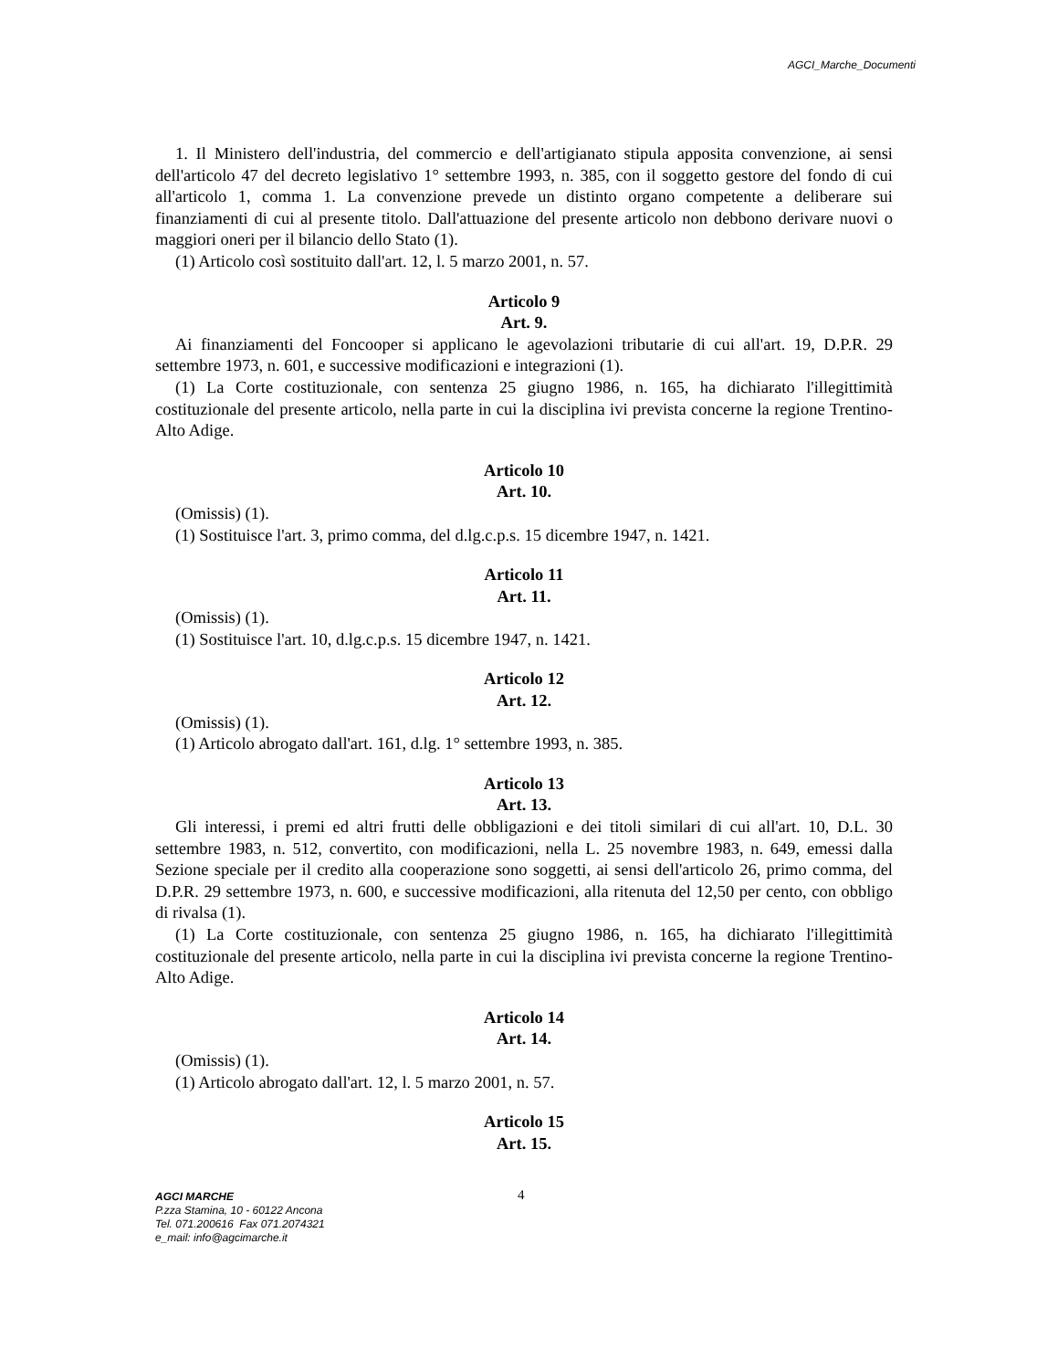AGCI_Marche_Documenti
1. Il Ministero dell'industria, del commercio e dell'artigianato stipula apposita convenzione, ai sensi dell'articolo 47 del decreto legislativo 1° settembre 1993, n. 385, con il soggetto gestore del fondo di cui all'articolo 1, comma 1. La convenzione prevede un distinto organo competente a deliberare sui finanziamenti di cui al presente titolo. Dall'attuazione del presente articolo non debbono derivare nuovi o maggiori oneri per il bilancio dello Stato (1).
(1) Articolo così sostituito dall'art. 12, l. 5 marzo 2001, n. 57.
Articolo 9
Art. 9.
Ai finanziamenti del Foncooper si applicano le agevolazioni tributarie di cui all'art. 19, D.P.R. 29 settembre 1973, n. 601, e successive modificazioni e integrazioni (1).
(1) La Corte costituzionale, con sentenza 25 giugno 1986, n. 165, ha dichiarato l'illegittimità costituzionale del presente articolo, nella parte in cui la disciplina ivi prevista concerne la regione Trentino-Alto Adige.
Articolo 10
Art. 10.
(Omissis) (1).
(1) Sostituisce l'art. 3, primo comma, del d.lg.c.p.s. 15 dicembre 1947, n. 1421.
Articolo 11
Art. 11.
(Omissis) (1).
(1) Sostituisce l'art. 10, d.lg.c.p.s. 15 dicembre 1947, n. 1421.
Articolo 12
Art. 12.
(Omissis) (1).
(1) Articolo abrogato dall'art. 161, d.lg. 1° settembre 1993, n. 385.
Articolo 13
Art. 13.
Gli interessi, i premi ed altri frutti delle obbligazioni e dei titoli similari di cui all'art. 10, D.L. 30 settembre 1983, n. 512, convertito, con modificazioni, nella L. 25 novembre 1983, n. 649, emessi dalla Sezione speciale per il credito alla cooperazione sono soggetti, ai sensi dell'articolo 26, primo comma, del D.P.R. 29 settembre 1973, n. 600, e successive modificazioni, alla ritenuta del 12,50 per cento, con obbligo di rivalsa (1).
(1) La Corte costituzionale, con sentenza 25 giugno 1986, n. 165, ha dichiarato l'illegittimità costituzionale del presente articolo, nella parte in cui la disciplina ivi prevista concerne la regione Trentino-Alto Adige.
Articolo 14
Art. 14.
(Omissis) (1).
(1) Articolo abrogato dall'art. 12, l. 5 marzo 2001, n. 57.
Articolo 15
Art. 15.
AGCI MARCHE
P.zza Stamina, 10 - 60122 Ancona
Tel. 071.200616 Fax 071.2074321
e_mail: info@agcimarche.it
4